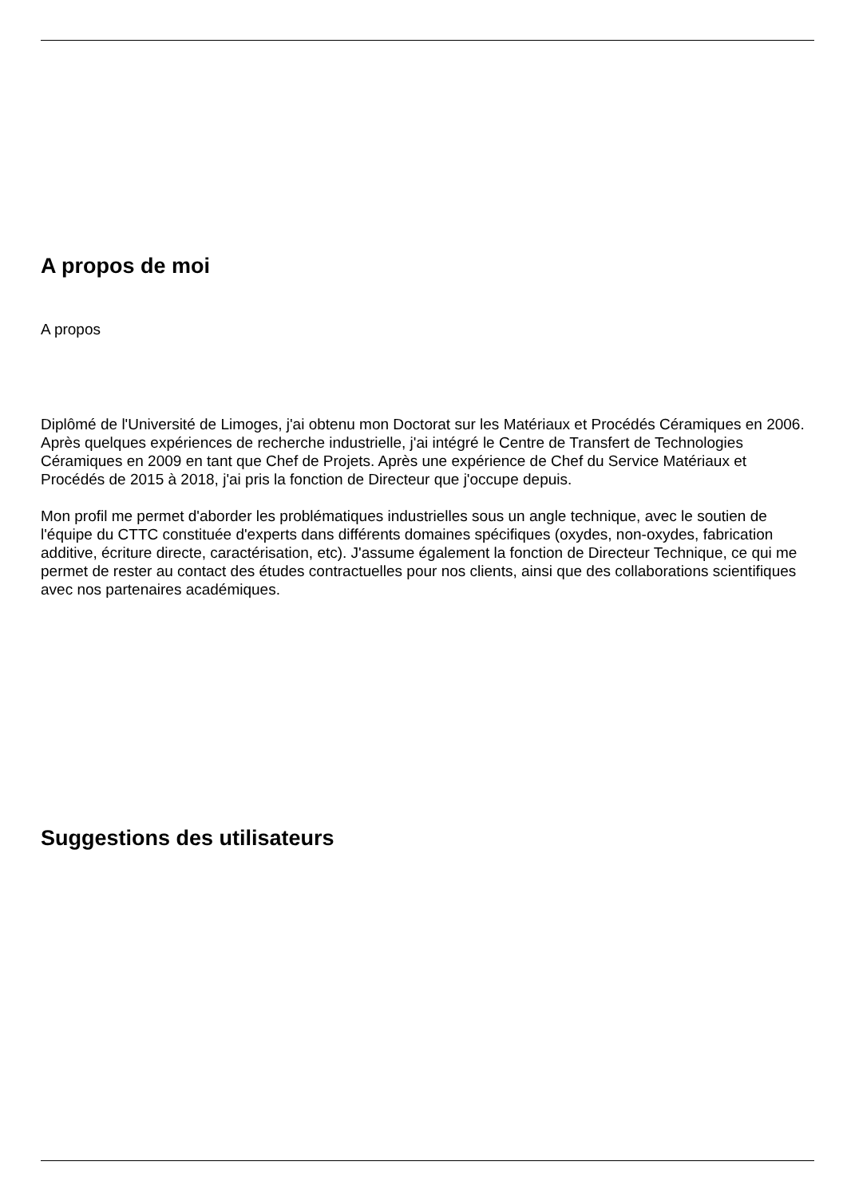A propos de moi
A propos
Diplômé de l'Université de Limoges, j'ai obtenu mon Doctorat sur les Matériaux et Procédés Céramiques en 2006. Après quelques expériences de recherche industrielle, j'ai intégré le Centre de Transfert de Technologies Céramiques en 2009 en tant que Chef de Projets. Après une expérience de Chef du Service Matériaux et Procédés de 2015 à 2018, j'ai pris la fonction de Directeur que j'occupe depuis.
Mon profil me permet d'aborder les problématiques industrielles sous un angle technique, avec le soutien de l'équipe du CTTC constituée d'experts dans différents domaines spécifiques (oxydes, non-oxydes, fabrication additive, écriture directe, caractérisation, etc). J'assume également la fonction de Directeur Technique, ce qui me permet de rester au contact des études contractuelles pour nos clients, ainsi que des collaborations scientifiques avec nos partenaires académiques.
Suggestions des utilisateurs